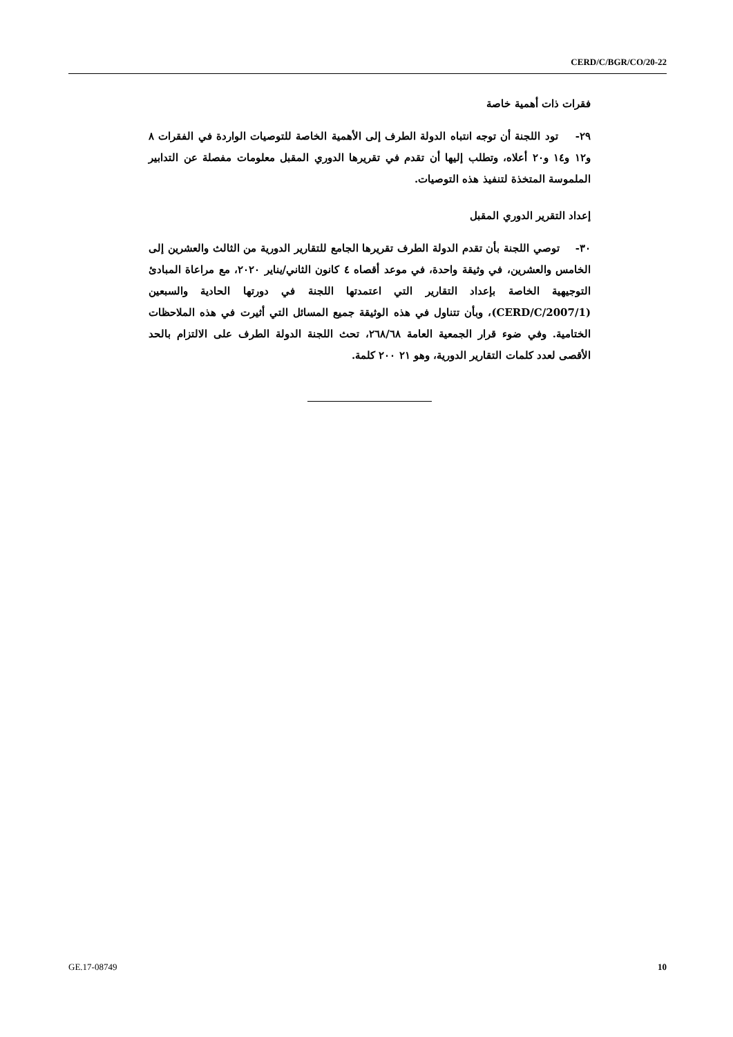CERD/C/BGR/CO/20-22
فقرات ذات أهمية خاصة
٢٩- تود اللجنة أن توجه انتباه الدولة الطرف إلى الأهمية الخاصة للتوصيات الواردة في الفقرات ٨ و١٢ و١٤ و٢٠ أعلاه، وتطلب إليها أن تقدم في تقريرها الدوري المقبل معلومات مفصلة عن التدابير الملموسة المتخذة لتنفيذ هذه التوصيات.
إعداد التقرير الدوري المقبل
٣٠- توصي اللجنة بأن تقدم الدولة الطرف تقريرها الجامع للتقارير الدورية من الثالث والعشرين إلى الخامس والعشرين، في وثيقة واحدة، في موعد أقصاه ٤ كانون الثاني/يناير ٢٠٢٠، مع مراعاة المبادئ التوجيهية الخاصة بإعداد التقارير التي اعتمدتها اللجنة في دورتها الحادية والسبعين (CERD/C/2007/1)، وبأن تتناول في هذه الوثيقة جميع المسائل التي أثيرت في هذه الملاحظات الختامية. وفي ضوء قرار الجمعية العامة ٢٦٨/٦٨، تحث اللجنة الدولة الطرف على الالتزام بالحد الأقصى لعدد كلمات التقارير الدورية، وهو ٢١ ٢٠٠ كلمة.
GE.17-08749 10